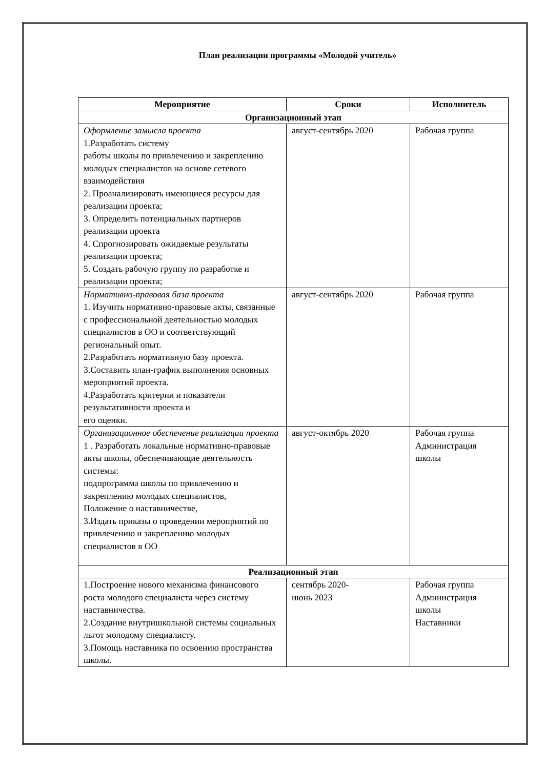План реализации программы «Молодой учитель»
| Мероприятие | Сроки | Исполнитель |
| --- | --- | --- |
| Организационный этап | | |
| Оформление замысла проекта 1.Разработать систему работы школы по привлечению и закреплению молодых специалистов на основе сетевого взаимодействия 2. Проанализировать имеющиеся ресурсы для реализации проекта; 3. Определить потенциальных партнеров реализации проекта 4. Спрогнозировать ожидаемые результаты реализации проекта; 5. Создать рабочую группу по разработке и реализации проекта; | август-сентябрь 2020 | Рабочая группа |
| Нормативно-правовая база проекта 1. Изучить нормативно-правовые акты, связанные с профессиональной деятельностью молодых специалистов в ОО и соответствующий региональный опыт. 2.Разработать нормативную базу проекта. 3.Составить план-график выполнения основных мероприятий проекта. 4.Разработать критерии и показатели результативности проекта и его оценки. | август-сентябрь 2020 | Рабочая группа |
| Организационное обеспечение реализации проекта 1 . Разработать локальные нормативно-правовые акты школы, обеспечивающие деятельность системы: подпрограмма школы по привлечению и закреплению молодых специалистов, Положение о наставничестве, 3.Издать приказы о проведении мероприятий по привлечению и закреплению молодых специалистов в ОО | август-октябрь 2020 | Рабочая группа Администрация школы |
| Реализационный этап | | |
| 1.Построение нового механизма финансового роста молодого специалиста через систему наставничества. 2.Создание внутришкольной системы социальных льгот молодому специалисту. 3.Помощь наставника по освоению пространства школы. | сентябрь 2020- июнь 2023 | Рабочая группа Администрация школы Наставники |